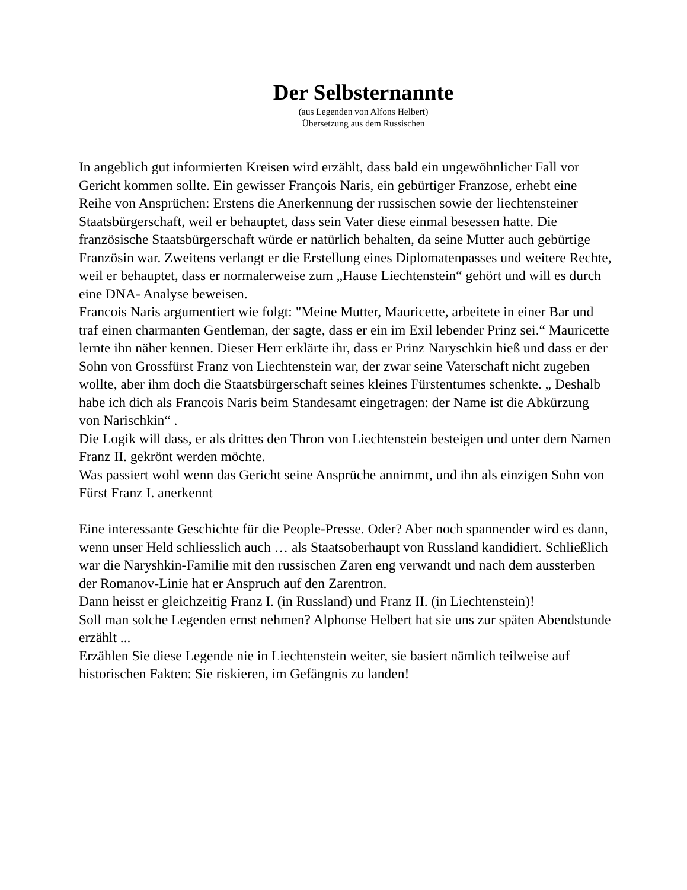Der Selbsternannte
(aus Legenden von Alfons Helbert)
Übersetzung aus dem Russischen
In angeblich gut informierten Kreisen wird erzählt, dass bald ein ungewöhnlicher Fall vor Gericht kommen sollte. Ein gewisser François Naris, ein gebürtiger Franzose, erhebt eine Reihe von Ansprüchen: Erstens die Anerkennung der russischen sowie der liechtensteiner Staatsbürgerschaft, weil er behauptet, dass sein Vater diese einmal besessen hatte. Die französische Staatsbürgerschaft würde er natürlich behalten, da seine Mutter auch gebürtige Französin war. Zweitens verlangt er die Erstellung eines Diplomatenpasses und weitere Rechte, weil er behauptet, dass er normalerweise zum „Hause Liechtenstein“ gehört und will es durch eine DNA- Analyse beweisen. Francois Naris argumentiert wie folgt: "Meine Mutter, Mauricette, arbeitete in einer Bar und traf einen charmanten Gentleman, der sagte, dass er ein im Exil lebender Prinz sei.“ Mauricette lernte ihn näher kennen. Dieser Herr erklärte ihr, dass er Prinz Naryschkin hieß und dass er der Sohn von Grossfürst Franz von Liechtenstein war, der zwar seine Vaterschaft nicht zugeben wollte, aber ihm doch die Staatsbürgerschaft seines kleines Fürstentumes schenkte. „ Deshalb habe ich dich als Francois Naris beim Standesamt eingetragen: der Name ist die Abkürzung von Narischkin“ . Die Logik will dass, er als drittes den Thron von Liechtenstein besteigen und unter dem Namen Franz II. gekrönt werden möchte. Was passiert wohl wenn das Gericht seine Ansprüche annimmt, und ihn als einzigen Sohn von Fürst Franz I. anerkennt Eine interessante Geschichte für die People-Presse. Oder? Aber noch spannender wird es dann, wenn unser Held schliesslich auch … als Staatsoberhaupt von Russland kandidiert. Schließlich war die Naryshkin-Familie mit den russischen Zaren eng verwandt und nach dem aussterben der Romanov-Linie hat er Anspruch auf den Zarentron. Dann heisst er gleichzeitig Franz I. (in Russland) und Franz II. (in Liechtenstein)! Soll man solche Legenden ernst nehmen? Alphonse Helbert hat sie uns zur späten Abendstunde erzählt ... Erzählen Sie diese Legende nie in Liechtenstein weiter, sie basiert nämlich teilweise auf historischen Fakten: Sie riskieren, im Gefängnis zu landen!